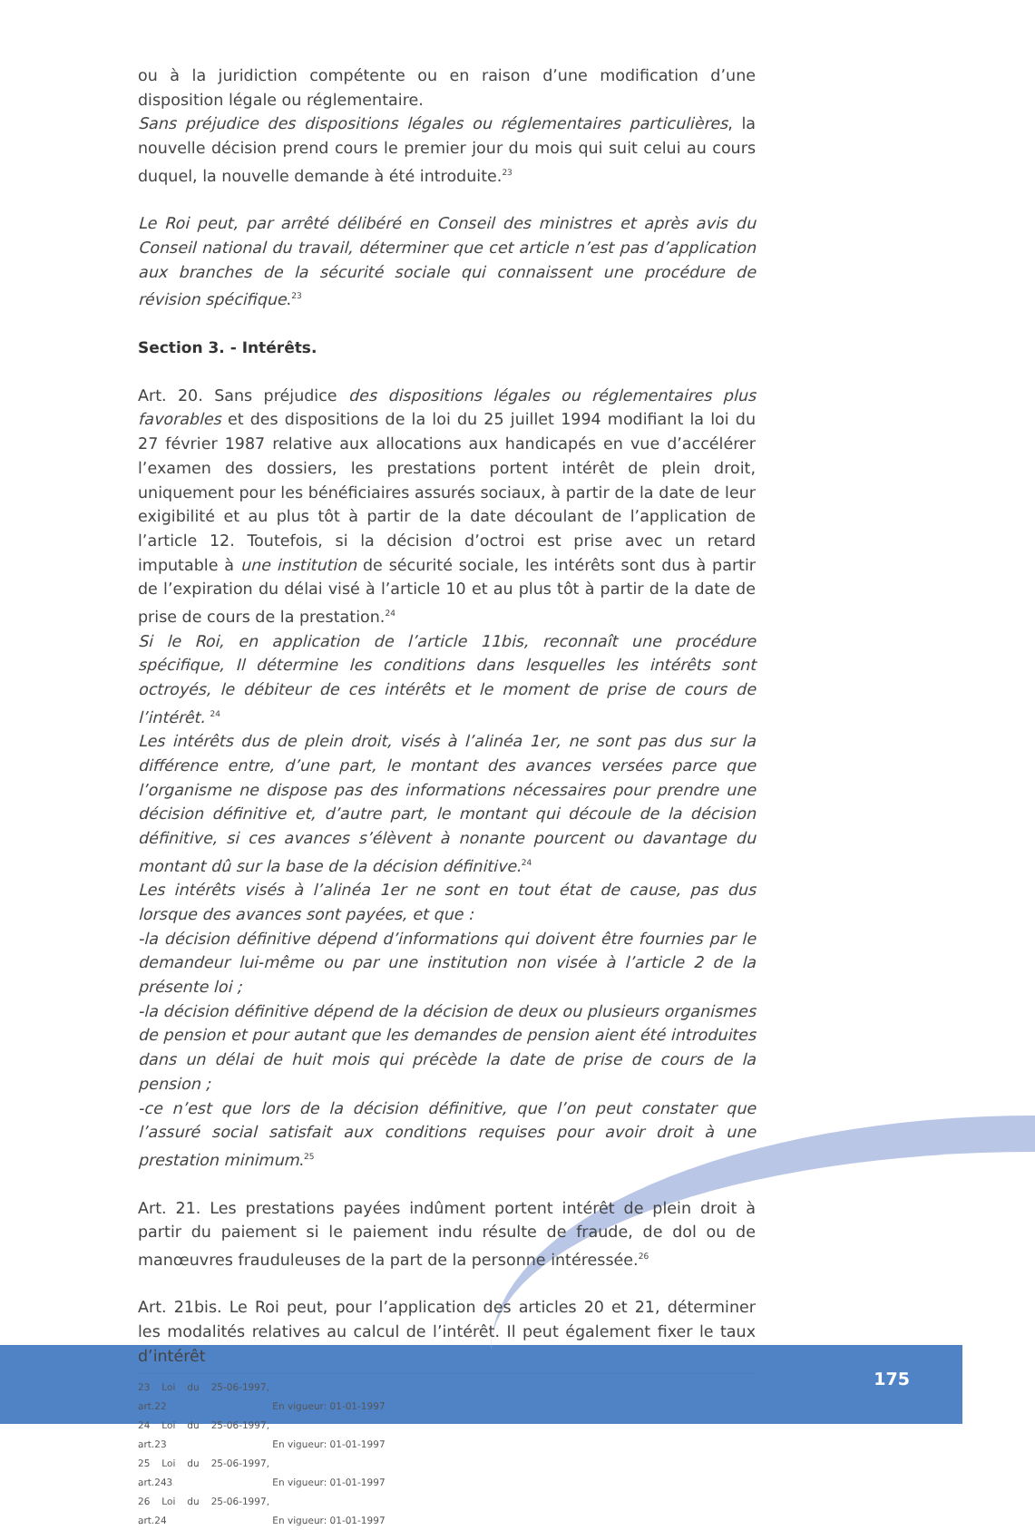ou à la juridiction compétente ou en raison d’une modification d’une disposition légale ou réglementaire.
Sans préjudice des dispositions légales ou réglementaires particulières, la nouvelle décision prend cours le premier jour du mois qui suit celui au cours duquel, la nouvelle demande à été introduite.<sup>23</sup>
Le Roi peut, par arrêté délibéré en Conseil des ministres et après avis du Conseil national du travail, déterminer que cet article n’est pas d’application aux branches de la sécurité sociale qui connaissent une procédure de révision spécifique.<sup>23</sup>
Section 3. - Intérêts.
Art. 20. Sans préjudice des dispositions légales ou réglementaires plus favorables et des dispositions de la loi du 25 juillet 1994 modifiant la loi du 27 février 1987 relative aux allocations aux handicapés en vue d’accélérer l’examen des dossiers, les prestations portent intérêt de plein droit, uniquement pour les bénéficiaires assurés sociaux, à partir de la date de leur exigibilité et au plus tôt à partir de la date découlant de l’application de l’article 12. Toutefois, si la décision d’octroi est prise avec un retard imputable à une institution de sécurité sociale, les intérêts sont dus à partir de l’expiration du délai visé à l’article 10 et au plus tôt à partir de la date de prise de cours de la prestation.<sup>24</sup>
Si le Roi, en application de l’article 11bis, reconnaît une procédure spécifique, Il détermine les conditions dans lesquelles les intérêts sont octroyés, le débiteur de ces intérêts et le moment de prise de cours de l’intérêt. <sup>24</sup>
Les intérêts dus de plein droit, visés à l’alinéa 1er, ne sont pas dus sur la différence entre, d’une part, le montant des avances versées parce que l’organisme ne dispose pas des informations nécessaires pour prendre une décision définitive et, d’autre part, le montant qui découle de la décision définitive, si ces avances s’élèvent à nonante pourcent ou davantage du montant dû sur la base de la décision définitive.<sup>24</sup>
Les intérêts visés à l’alinéa 1er ne sont en tout état de cause, pas dus lorsque des avances sont payées, et que :
-la décision définitive dépend d’informations qui doivent être fournies par le demandeur lui-même ou par une institution non visée à l’article 2 de la présente loi ;
-la décision définitive dépend de la décision de deux ou plusieurs organismes de pension et pour autant que les demandes de pension aient été introduites dans un délai de huit mois qui précède la date de prise de cours de la pension ;
-ce n’est que lors de la décision définitive, que l’on peut constater que l’assuré social satisfait aux conditions requises pour avoir droit à une prestation minimum.<sup>25</sup>
Art. 21. Les prestations payées indûment portent intérêt de plein droit à partir du paiement si le paiement indu résulte de fraude, de dol ou de manœuvres frauduleuses de la part de la personne intéressée.<sup>26</sup>
Art. 21bis. Le Roi peut, pour l’application des articles 20 et 21, déterminer les modalités relatives au calcul de l’intérêt. Il peut également fixer le taux d’intérêt
23 Loi du 25-06-1997, art.22 En vigueur: 01-01-1997
24 Loi du 25-06-1997, art.23 En vigueur: 01-01-1997
25 Loi du 25-06-1997, art.243 En vigueur: 01-01-1997
26 Loi du 25-06-1997, art.24 En vigueur: 01-01-1997
175